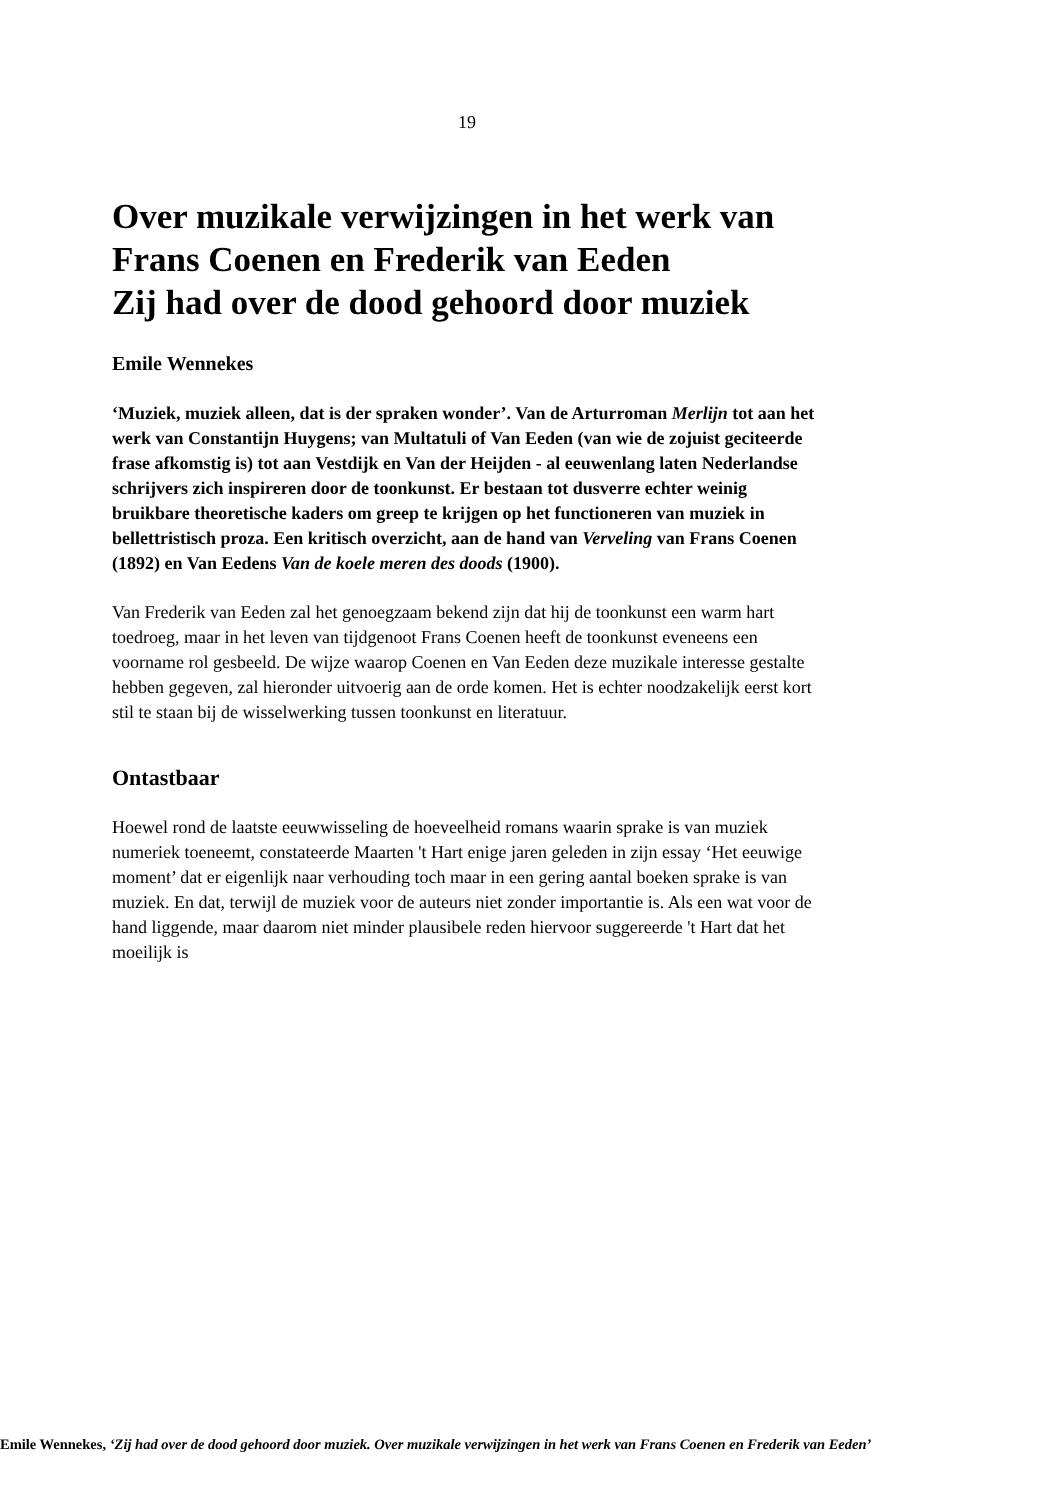19
Over muzikale verwijzingen in het werk van Frans Coenen en Frederik van Eeden
Zij had over de dood gehoord door muziek
Emile Wennekes
‘Muziek, muziek alleen, dat is der spraken wonder’. Van de Arturroman Merlijn tot aan het werk van Constantijn Huygens; van Multatuli of Van Eeden (van wie de zojuist geciteerde frase afkomstig is) tot aan Vestdijk en Van der Heijden - al eeuwenlang laten Nederlandse schrijvers zich inspireren door de toonkunst. Er bestaan tot dusverre echter weinig bruikbare theoretische kaders om greep te krijgen op het functioneren van muziek in bellettristisch proza. Een kritisch overzicht, aan de hand van Verveling van Frans Coenen (1892) en Van Eedens Van de koele meren des doods (1900).
Van Frederik van Eeden zal het genoegzaam bekend zijn dat hij de toonkunst een warm hart toedroeg, maar in het leven van tijdgenoot Frans Coenen heeft de toonkunst eveneens een voorname rol gesbeeld. De wijze waarop Coenen en Van Eeden deze muzikale interesse gestalte hebben gegeven, zal hieronder uitvoerig aan de orde komen. Het is echter noodzakelijk eerst kort stil te staan bij de wisselwerking tussen toonkunst en literatuur.
Ontastbaar
Hoewel rond de laatste eeuwwisseling de hoeveelheid romans waarin sprake is van muziek numeriek toeneemt, constateerde Maarten 't Hart enige jaren geleden in zijn essay ‘Het eeuwige moment’ dat er eigenlijk naar verhouding toch maar in een gering aantal boeken sprake is van muziek. En dat, terwijl de muziek voor de auteurs niet zonder importantie is. Als een wat voor de hand liggende, maar daarom niet minder plausibele reden hiervoor suggereerde 't Hart dat het moeilijk is
Emile Wennekes, ‘Zij had over de dood gehoord door muziek. Over muzikale verwijzingen in het werk van Frans Coenen en Frederik van Eeden’